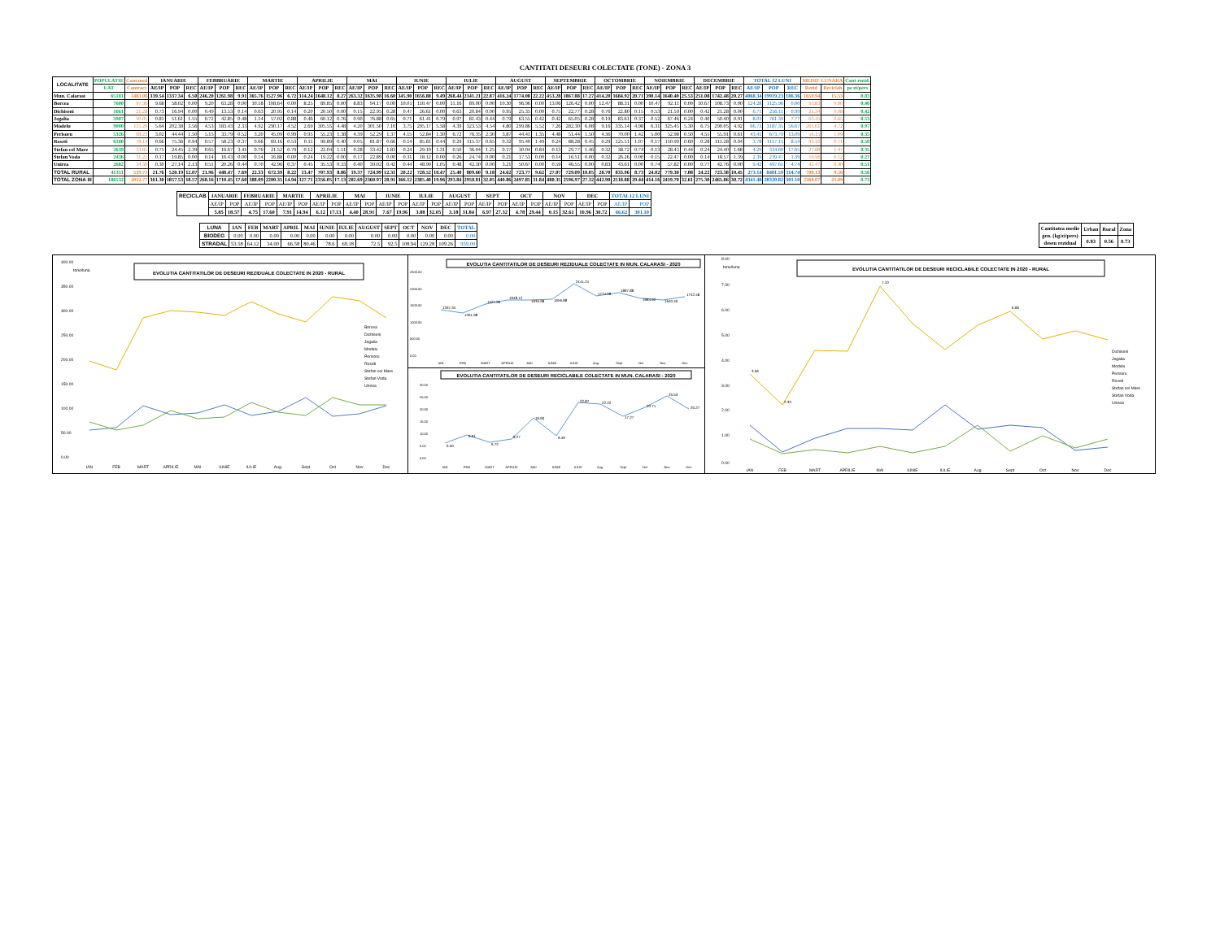CANTITATI DESEURI COLECTATE (TONE) - ZONA 3
| LOCALITATE | POPULATIE | Cant.med | IANUARIE | | | FEBBRUARIE | | | MARTIE | | | APRILIE | | | MAI | | | IUNIE | | | IULIE | | | AUGUST | | | SEPTEMBRIE | | | OCTOMBRIE | | | NOIEMBRIE | | | DECEMBRIE | | | TOTAL 12 LUNI | | | MEDIE LUNARA | | Cant rezid. |
| --- | --- | --- | --- | --- | --- | --- | --- | --- | --- | --- | --- | --- | --- | --- | --- | --- | --- | --- | --- | --- | --- | --- | --- | --- | --- | --- | --- | --- | --- | --- | --- | --- | --- | --- | --- | --- | --- | --- | --- | --- | --- | --- | --- | --- |
| | UAT | Contract | AE/IP | POP | REC | AE/IP | POP | REC | AE/IP | POP | REC | AE/IP | POP | REC | AE/IP | POP | REC | AE/IP | POP | REC | AE/IP | POP | REC | AE/IP | POP | REC | AE/IP | POP | REC | AE/IP | POP | REC | AE/IP | POP | REC | AE/IP | POP | REC | AE/IP | POP | REC | Rezid | Reciclab | pe zi/pers |
| Mun. Calarasi | 65181 | 1483.06 | 339.54 | 1337.34 | 6.50 | 246.20 | 1261.98 | 9.91 | 365.76 | 1527.96 | 6.72 | 314.24 | 1648.12 | 8.27 | 263.32 | 1635.98 | 16.60 | 345.90 | 1656.88 | 9.49 | 268.44 | 2141.21 | 22.87 | 416.24 | 1774.08 | 22.22 | 453.28 | 1867.88 | 17.27 | 414.20 | 1684.92 | 20.71 | 390.14 | 1640.40 | 25.53 | 251.08 | 1742.48 | 20.27 | 4068.34 | 19919.23 | 186.36 | 1659.94 | 15.53 | 0.83 |
| Borcea | 7600 | 97.36 | 9.68 | 58.02 | 0.00 | 9.20 | 63.28 | 0.00 | 10.18 | 108.64 | 0.00 | 8.25 | 89.85 | 0.00 | 8.83 | 94.17 | 0.00 | 10.01 | 110.47 | 0.00 | 11.16 | 89.00 | 0.00 | 10.30 | 96.96 | 0.00 | 13.06 | 126.42 | 0.00 | 12.47 | 88.31 | 0.00 | 10.47 | 92.11 | 0.00 | 10.67 | 108.73 | 0.00 | 124.28 | 1125.96 | 0.00 | 93.83 | 0.00 | 0.40 |
| Dichiseni | 1661 | 21.28 | 0.73 | 16.94 | 0.00 | 0.49 | 13.53 | 0.14 | 0.63 | 20.95 | 0.14 | 0.20 | 20.50 | 0.00 | 0.15 | 22.95 | 0.28 | 0.47 | 26.61 | 0.00 | 0.63 | 20.84 | 0.00 | 0.95 | 25.35 | 0.00 | 0.75 | 22.77 | 0.28 | 0.76 | 22.80 | 0.15 | 0.53 | 21.59 | 0.00 | 0.42 | 21.28 | 0.00 | 6.71 | 256.11 | 0.99 | 21.34 | 0.08 | 0.42 |
| Jegalia | 3907 | 50.05 | 0.81 | 51.61 | 1.55 | 0.72 | 42.85 | 0.48 | 1.14 | 57.02 | 0.88 | 0.46 | 60.12 | 0.76 | 0.90 | 76.88 | 0.65 | 0.71 | 61.41 | 0.79 | 0.97 | 81.43 | 0.44 | 0.79 | 63.55 | 0.42 | 0.42 | 65.05 | 0.28 | 0.19 | 83.61 | 0.37 | 0.52 | 67.46 | 0.24 | 0.40 | 50.40 | 0.91 | 8.03 | 761.39 | 7.77 | 63.45 | 0.65 | 0.53 |
| Modelu | 9000 | 115.29 | 5.64 | 202.38 | 3.56 | 4.53 | 183.43 | 2.33 | 4.92 | 290.17 | 4.52 | 2.69 | 305.55 | 4.48 | 4.20 | 301.50 | 7.10 | 3.75 | 295.17 | 5.58 | 4.39 | 323.53 | 4.54 | 4.80 | 299.86 | 5.52 | 7.26 | 282.30 | 6.08 | 9.16 | 335.14 | 4.98 | 6.31 | 325.45 | 5.30 | 6.75 | 290.05 | 4.92 | 66.73 | 3187.35 | 56.67 | 265.61 | 4.72 | 0.97 |
| Perisoru | 5326 | 68.23 | 3.02 | 44.44 | 1.50 | 5.15 | 33.79 | 0.52 | 3.20 | 45.09 | 0.99 | 0.95 | 55.23 | 1.38 | 4.39 | 52.29 | 1.37 | 4.15 | 52.84 | 1.30 | 6.72 | 76.35 | 2.30 | 3.87 | 44.41 | 1.35 | 4.48 | 51.44 | 1.50 | 4.36 | 70.00 | 1.42 | 5.00 | 52.98 | 0.50 | 4.55 | 55.91 | 0.61 | 43.41 | 673.79 | 13.09 | 56.15 | 1.09 | 0.35 |
| Roseti | 6100 | 78.14 | 0.66 | 75.36 | 0.94 | 0.57 | 58.23 | 0.37 | 0.66 | 69.16 | 0.53 | 0.11 | 99.89 | 0.40 | 0.05 | 81.87 | 0.66 | 0.14 | 85.81 | 0.44 | 0.29 | 115.37 | 0.65 | 0.32 | 95.40 | 1.49 | 0.24 | 88.28 | 0.45 | 0.29 | 125.51 | 1.07 | 0.17 | 110.99 | 0.60 | 0.28 | 111.28 | 0.94 | 3.78 | 1117.15 | 8.54 | 93.10 | 0.71 | 0.50 |
| Stefan cel Mare | 2639 | 33.81 | 0.75 | 24.45 | 2.39 | 0.65 | 16.67 | 3.41 | 0.76 | 21.52 | 0.79 | 0.12 | 22.04 | 1.51 | 0.28 | 33.42 | 1.83 | 0.24 | 29.10 | 1.31 | 0.50 | 36.04 | 1.25 | 0.17 | 30.04 | 0.84 | 0.13 | 29.77 | 1.46 | 0.32 | 38.72 | 0.74 | 0.13 | 28.43 | 0.44 | 0.24 | 24.40 | 1.68 | 4.29 | 334.60 | 17.65 | 27.88 | 1.47 | 0.35 |
| Stefan Voda | 2436 | 31.21 | 0.17 | 19.85 | 0.00 | 0.14 | 16.43 | 0.00 | 0.14 | 16.88 | 0.00 | 0.24 | 19.22 | 0.00 | 0.17 | 22.89 | 0.00 | 0.31 | 18.12 | 0.00 | 0.26 | 24.74 | 0.00 | 0.21 | 17.53 | 0.00 | 0.14 | 16.51 | 0.00 | 0.32 | 26.26 | 0.00 | 0.15 | 22.47 | 0.00 | 0.14 | 18.57 | 1.39 | 2.39 | 239.47 | 1.39 | 19.96 | 0.12 | 0.27 |
| Unirea | 2682 | 34.36 | 0.30 | 27.14 | 2.13 | 0.51 | 20.26 | 0.44 | 0.70 | 42.96 | 0.37 | 0.45 | 35.53 | 0.33 | 0.40 | 39.02 | 0.42 | 0.44 | 48.99 | 1.05 | 0.48 | 42.30 | 0.00 | 3.21 | 50.67 | 0.00 | 0.59 | 46.55 | 0.00 | 0.83 | 43.61 | 0.00 | 0.74 | 57.82 | 0.00 | 0.77 | 42.76 | 0.00 | 9.42 | 497.61 | 4.74 | 41.47 | 0.40 | 0.51 |
| TOTAL RURAL | 41351 | 529.71 | 21.76 | 520.19 | 12.07 | 21.96 | 448.47 | 7.69 | 22.33 | 672.39 | 8.22 | 13.47 | 707.93 | 8.86 | 19.37 | 724.99 | 12.31 | 20.22 | 728.52 | 10.47 | 25.40 | 809.60 | 9.18 | 24.62 | 723.77 | 9.62 | 27.07 | 729.09 | 10.05 | 28.70 | 833.96 | 8.73 | 24.02 | 779.30 | 7.08 | 24.22 | 723.38 | 10.45 | 273.14 | 8401.59 | 114.74 | 700.13 | 9.56 | 0.56 |
| TOTAL ZONA III | 106532 | 2012.77 | 361.30 | 1857.53 | 18.57 | 268.16 | 1710.45 | 17.60 | 388.09 | 2200.35 | 14.94 | 327.71 | 2356.05 | 17.13 | 282.69 | 2360.97 | 28.91 | 366.12 | 2385.40 | 19.96 | 293.84 | 2950.81 | 32.05 | 440.86 | 2497.85 | 31.84 | 480.35 | 2596.97 | 27.32 | 442.90 | 2518.88 | 29.44 | 414.16 | 2419.70 | 32.61 | 275.30 | 2465.86 | 30.72 | 4341.48 | 28320.82 | 301.10 | 2360.07 | 25.09 | 0.73 |
| RECICLAB | IANUARIE | | FEBRUARIE | | MARTIE | | APRILIE | | MAI | | IUNIE | | IULIE | | AUGUST | | SEPT | | OCT | | NOV | | DEC | | TOTAL12 LUNI | |
| --- | --- | --- | --- | --- | --- | --- | --- | --- | --- | --- | --- | --- | --- | --- | --- | --- | --- | --- | --- | --- | --- | --- | --- | --- | --- | --- |
| | AE/IP | POP | AE/IP | POP | AE/IP | POP | AE/IP | POP | AE/IP | POP | AE/IP | POP | AE/IP | POP | AE/IP | POP | AE/IP | POP | AE/IP | POP | AE/IP | POP | AE/IP | POP | AE/IP | POP |
| | 5.85 | 18.57 | 4.75 | 17.60 | 7.91 | 14.94 | 6.12 | 17.13 | 4.40 | 28.91 | 7.67 | 19.96 | 3.88 | 32.05 | 3.18 | 31.84 | 6.97 | 27.32 | 4.78 | 29.44 | 0.15 | 32.61 | 10.96 | 30.72 | 66.62 | 301.10 |
| LUNA | IAN | FEB | MART | APRIL | MAI | IUNIE | IULIE | AUGUST | SEPT | OCT | NOV | DEC | TOTAL |
| --- | --- | --- | --- | --- | --- | --- | --- | --- | --- | --- | --- | --- | --- |
| BIODEG | 0.00 | 0.00 | 0.00 | 0.00 | 0.00 | 0.00 | 0.00 | 0.00 | 0.00 | 0.00 | 0.00 | 0.00 | 0.00 |
| STRADAL | 53.58 | 64.12 | 34.00 | 66.58 | 80.46 | 78.6 | 69.18 | 72.5 | 92.5 | 108.94 | 129.28 | 109.26 | 959.00 |
| Cantitatea medie gen. (kg/zi/pers) deseu rezidual | Urban | Rural | Zona |
| --- | --- | --- | --- |
| | 0.83 | 0.56 | 0.73 |
EVOLUTIA CANTITATILOR DE DESEURI REZIDUALE COLECTATE IN 2020 - RURAL
tone/luna
400.00
350.00
300.00
250.00
200.00
150.00
100.00
50.00
0.00
Borcea
Dichiseni
Jegalia
Modelu
Perisoru
Roseti
Stefan cel Mare
Stefan Voda
Unirea
IAN
FEB
MART
APRILIE
MAI
IUNIE
IULIE
Aug.
Sept
Oct
Nov
Dec
EVOLUTIA CANTITATILOR DE DESEURI REZIDUALE COLECTATE IN MUN. CALARASI - 2020
2500.00
2000.00
1500.00
1000.00
500.00
0.00
1337.34
1261.98
1527.96
1648.12
1635.98
1656.88
2141.21
1774.08
1867.88
1684.92
1640.40
1742.48
IAN
FEB
MART
APRILIE
MAI
IUNIE
IULIE
Aug.
Sept
Oct
Nov
Dec
EVOLUTIA CANTITATILOR DE DESEURI RECICLABILE COLECTATE IN MUN. CALARASI - 2020
30.00
25.00
20.00
15.00
10.00
5.00
0.00
6.50
9.91
6.72
8.27
16.60
9.49
22.87
22.22
17.27
20.71
25.53
20.27
IAN
FEB
MART
APRILIE
MAI
IUNIE
IULIE
Aug.
Sept
Oct
Nov
Dec
EVOLUTIA CANTITATILOR DE DESEURI RECICLABILE COLECTATE IN 2020 - RURAL
tone/luna
8.00
7.00
6.00
5.00
4.00
3.00
2.00
1.00
0.00
Dichiseni
Jegalia
Modelu
Perisoru
Roseti
Stefan cel Mare
Stefan Voda
Unirea
7.10
6.08
3.56
2.33
IAN
FEB
MART
APRILIE
MAI
IUNIE
IULIE
Aug
Sept
Oct
Nov
Dec